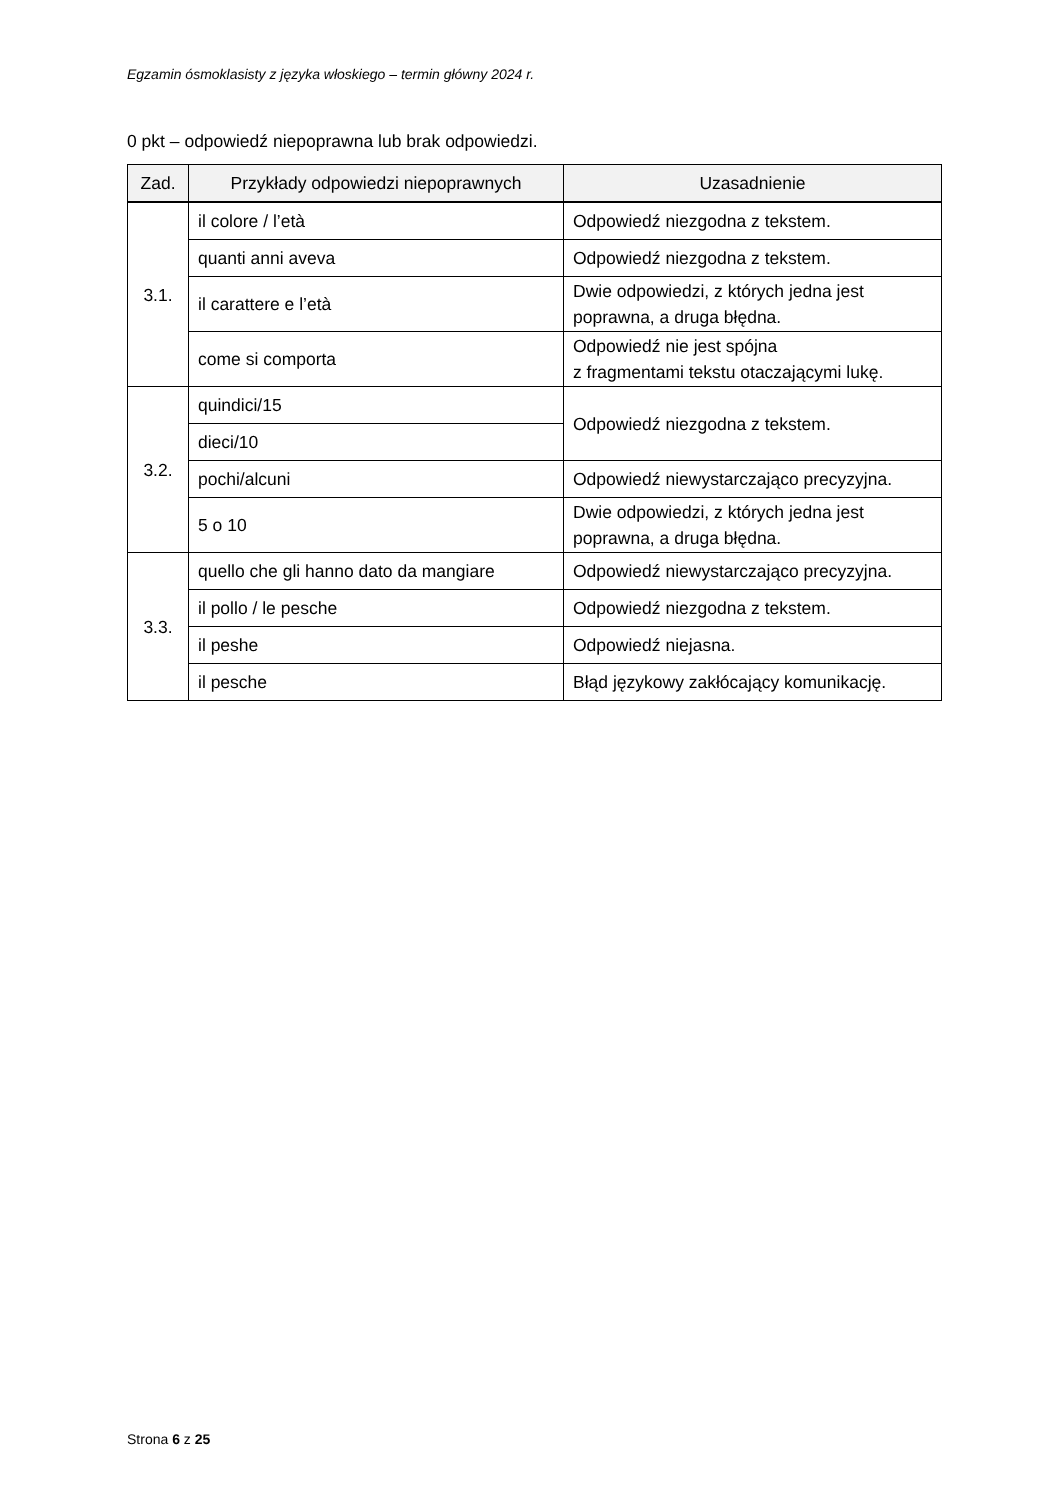Egzamin ósmoklasisty z języka włoskiego – termin główny 2024 r.
0 pkt – odpowiedź niepoprawna lub brak odpowiedzi.
| Zad. | Przykłady odpowiedzi niepoprawnych | Uzasadnienie |
| --- | --- | --- |
| 3.1. | il colore / l’età | Odpowiedź niezgodna z tekstem. |
| | quanti anni aveva | Odpowiedź niezgodna z tekstem. |
| | il carattere e l’età | Dwie odpowiedzi, z których jedna jest poprawna, a druga błędna. |
| | come si comporta | Odpowiedź nie jest spójna z fragmentami tekstu otaczającymi lukę. |
| 3.2. | quindici/15 | Odpowiedź niezgodna z tekstem. |
| | dieci/10 | |
| | pochi/alcuni | Odpowiedź niewystarczająco precyzyjna. |
| | 5 o 10 | Dwie odpowiedzi, z których jedna jest poprawna, a druga błędna. |
| 3.3. | quello che gli hanno dato da mangiare | Odpowiedź niewystarczająco precyzyjna. |
| | il pollo / le pesche | Odpowiedź niezgodna z tekstem. |
| | il peshe | Odpowiedź niejasna. |
| | il pesche | Błąd językowy zakłócający komunikację. |
Strona 6 z 25